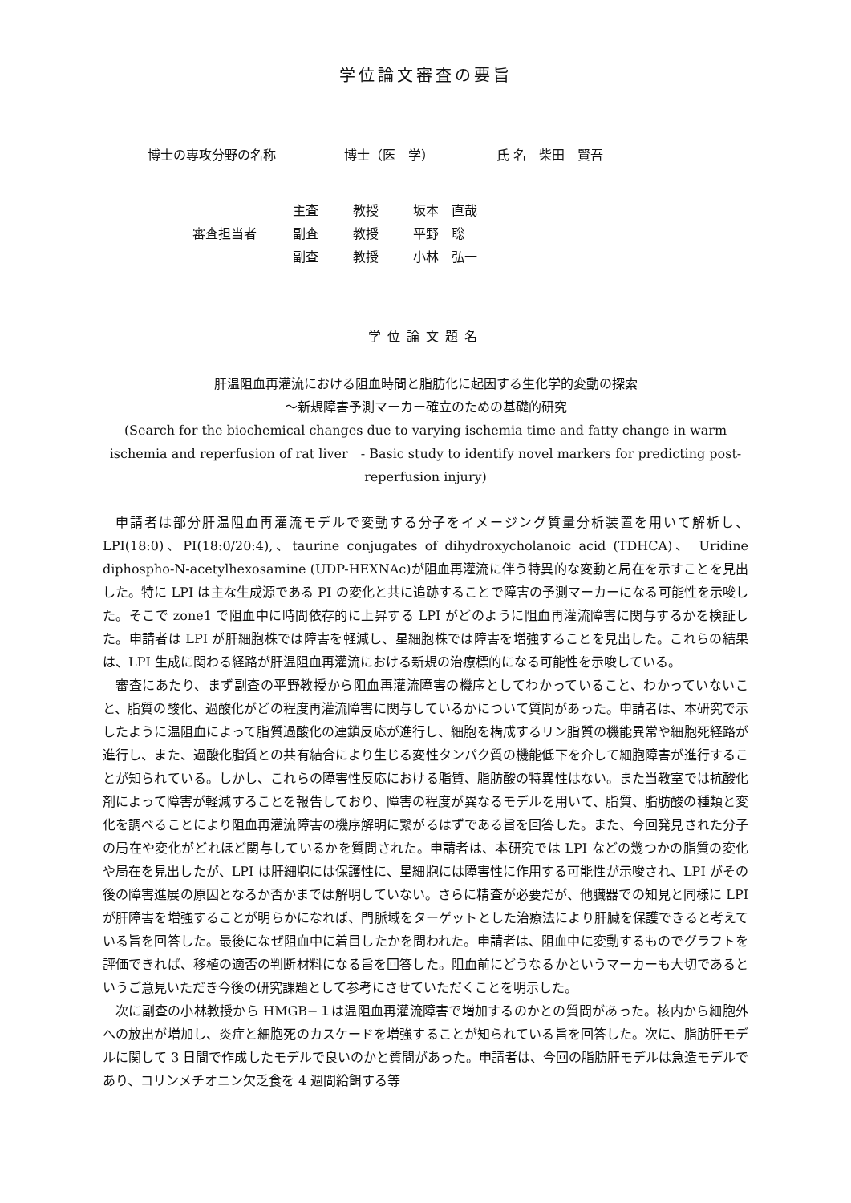学位論文審査の要旨
博士の専攻分野の名称 博士（医　学） 氏 名　柴田　賢吾
主査 教授 坂本　直哉
審査担当者 副査 教授 平野　聡
副査 教授 小林　弘一
学位論文題名
肝温阻血再灌流における阻血時間と脂肪化に起因する生化学的変動の探索
～新規障害予測マーカー確立のための基礎的研究
(Search for the biochemical changes due to varying ischemia time and fatty change in warm ischemia and reperfusion of rat liver　- Basic study to identify novel markers for predicting post-reperfusion injury)
申請者は部分肝温阻血再灌流モデルで変動する分子をイメージング質量分析装置を用いて解析し、LPI(18:0)、PI(18:0/20:4),、taurine conjugates of dihydroxycholanoic acid (TDHCA)、 Uridine diphospho-N-acetylhexosamine (UDP-HEXNAc)が阻血再灌流に伴う特異的な変動と局在を示すことを見出した。特に LPI は主な生成源である PI の変化と共に追跡することで障害の予測マーカーになる可能性を示唆した。そこで zone1 で阻血中に時間依存的に上昇する LPI がどのように阻血再灌流障害に関与するかを検証した。申請者は LPI が肝細胞株では障害を軽減し、星細胞株では障害を増強することを見出した。これらの結果は、LPI 生成に関わる経路が肝温阻血再灌流における新規の治療標的になる可能性を示唆している。
審査にあたり、まず副査の平野教授から阻血再灌流障害の機序としてわかっていること、わかっていないこと、脂質の酸化、過酸化がどの程度再灌流障害に関与しているかについて質問があった。申請者は、本研究で示したように温阻血によって脂質過酸化の連鎖反応が進行し、細胞を構成するリン脂質の機能異常や細胞死経路が進行し、また、過酸化脂質との共有結合により生じる変性タンパク質の機能低下を介して細胞障害が進行することが知られている。しかし、これらの障害性反応における脂質、脂肪酸の特異性はない。また当教室では抗酸化剤によって障害が軽減することを報告しており、障害の程度が異なるモデルを用いて、脂質、脂肪酸の種類と変化を調べることにより阻血再灌流障害の機序解明に繋がるはずである旨を回答した。また、今回発見された分子の局在や変化がどれほど関与しているかを質問された。申請者は、本研究では LPI などの幾つかの脂質の変化や局在を見出したが、LPI は肝細胞には保護性に、星細胞には障害性に作用する可能性が示唆され、LPI がその後の障害進展の原因となるか否かまでは解明していない。さらに精査が必要だが、他臓器での知見と同様に LPI が肝障害を増強することが明らかになれば、門脈域をターゲットとした治療法により肝臓を保護できると考えている旨を回答した。最後になぜ阻血中に着目したかを問われた。申請者は、阻血中に変動するものでグラフトを評価できれば、移植の適否の判断材料になる旨を回答した。阻血前にどうなるかというマーカーも大切であるというご意見いただき今後の研究課題として参考にさせていただくことを明示した。
次に副査の小林教授から HMGB−１は温阻血再灌流障害で増加するのかとの質問があった。核内から細胞外への放出が増加し、炎症と細胞死のカスケードを増強することが知られている旨を回答した。次に、脂肪肝モデルに関して 3 日間で作成したモデルで良いのかと質問があった。申請者は、今回の脂肪肝モデルは急造モデルであり、コリンメチオニン欠乏食を 4 週間給餌する等